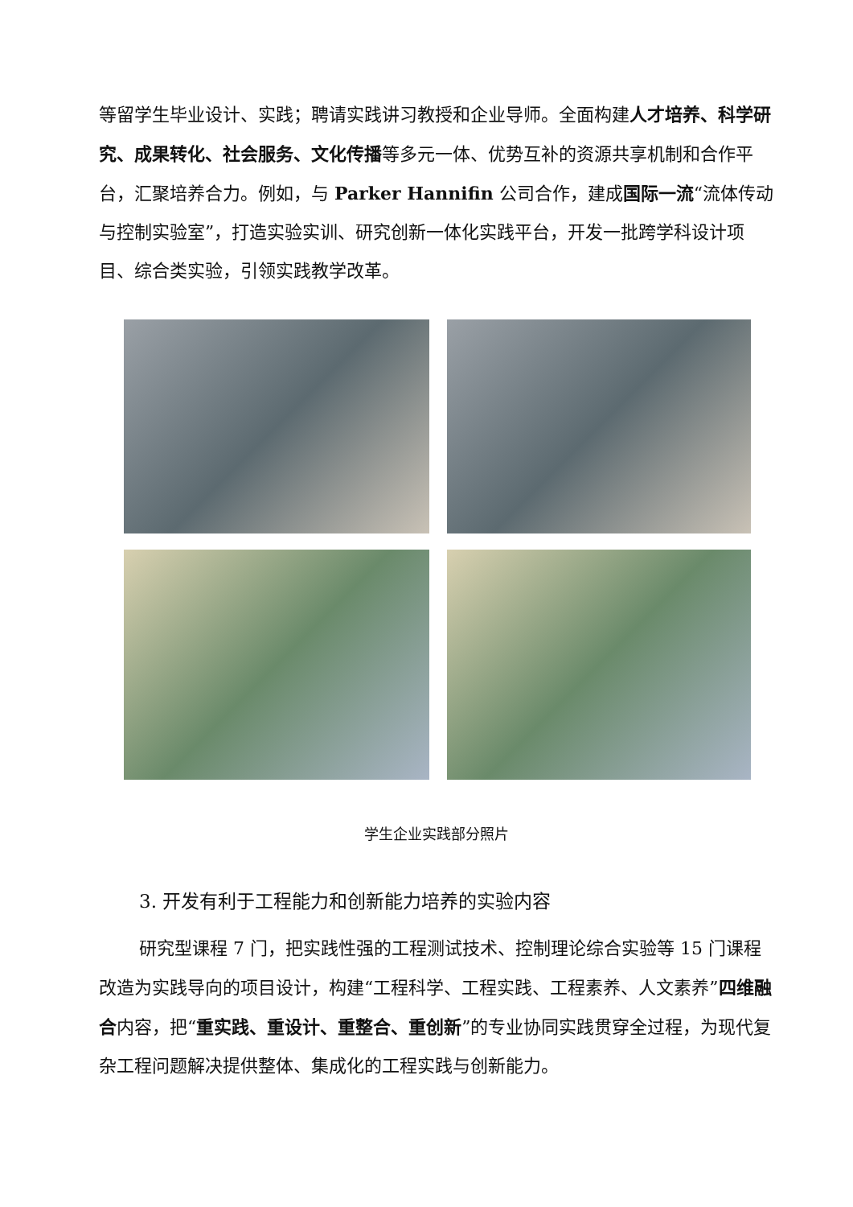等留学生毕业设计、实践；聘请实践讲习教授和企业导师。全面构建人才培养、科学研究、成果转化、社会服务、文化传播等多元一体、优势互补的资源共享机制和合作平台，汇聚培养合力。例如，与 Parker Hannifin 公司合作，建成国际一流“流体传动与控制实验室”，打造实验实训、研究创新一体化实践平台，开发一批跨学科设计项目、综合类实验，引领实践教学改革。
学生企业实践部分照片
3. 开发有利于工程能力和创新能力培养的实验内容
研究型课程 7 门，把实践性强的工程测试技术、控制理论综合实验等 15 门课程改造为实践导向的项目设计，构建“工程科学、工程实践、工程素养、人文素养”四维融合内容，把“重实践、重设计、重整合、重创新”的专业协同实践贯穿全过程，为现代复杂工程问题解决提供整体、集成化的工程实践与创新能力。